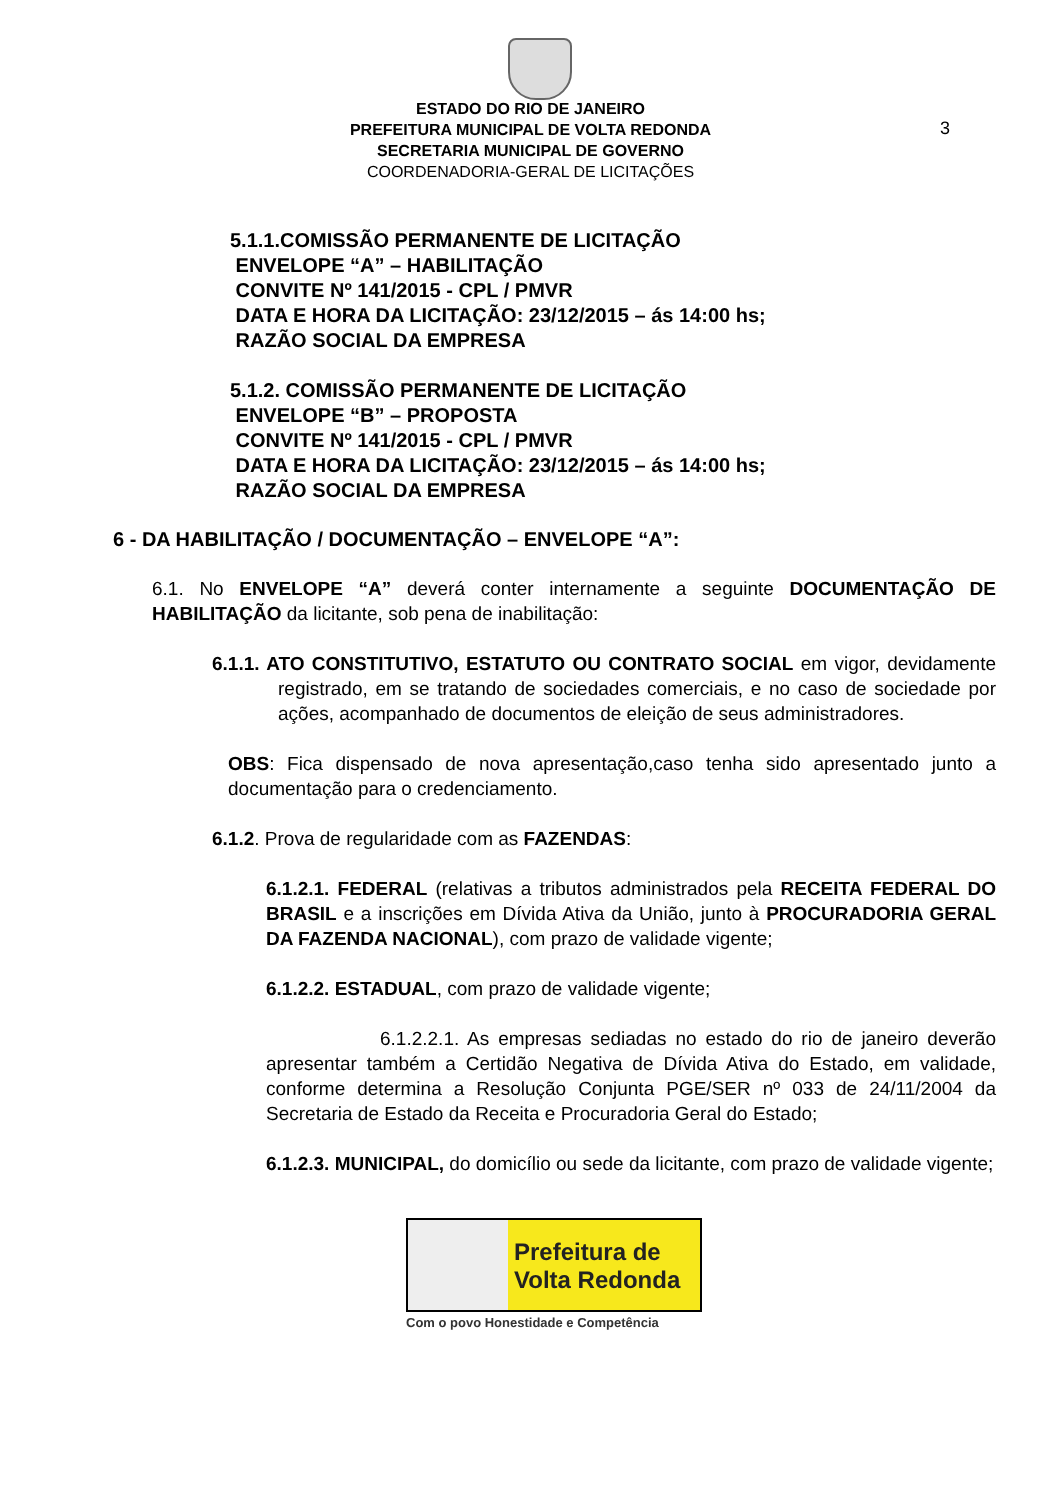3
ESTADO DO RIO DE JANEIRO
PREFEITURA MUNICIPAL DE VOLTA REDONDA
SECRETARIA MUNICIPAL DE GOVERNO
COORDENADORIA-GERAL DE LICITAÇÕES
5.1.1.COMISSÃO PERMANENTE DE LICITAÇÃO
ENVELOPE “A” – HABILITAÇÃO
CONVITE Nº 141/2015 - CPL / PMVR
DATA E HORA DA LICITAÇÃO: 23/12/2015 – ás 14:00 hs;
RAZÃO SOCIAL DA EMPRESA
5.1.2. COMISSÃO PERMANENTE DE LICITAÇÃO
ENVELOPE “B” – PROPOSTA
CONVITE Nº 141/2015 - CPL / PMVR
DATA E HORA DA LICITAÇÃO: 23/12/2015 – ás 14:00 hs;
RAZÃO SOCIAL DA EMPRESA
6 - DA HABILITAÇÃO / DOCUMENTAÇÃO – ENVELOPE “A”:
6.1. No ENVELOPE “A” deverá conter internamente a seguinte DOCUMENTAÇÃO DE HABILITAÇÃO da licitante, sob pena de inabilitação:
6.1.1. ATO CONSTITUTIVO, ESTATUTO OU CONTRATO SOCIAL em vigor, devidamente registrado, em se tratando de sociedades comerciais, e no caso de sociedade por ações, acompanhado de documentos de eleição de seus administradores.
OBS: Fica dispensado de nova apresentação,caso tenha sido apresentado junto a documentação para o credenciamento.
6.1.2. Prova de regularidade com as FAZENDAS:
6.1.2.1. FEDERAL (relativas a tributos administrados pela RECEITA FEDERAL DO BRASIL e a inscrições em Dívida Ativa da União, junto à PROCURADORIA GERAL DA FAZENDA NACIONAL), com prazo de validade vigente;
6.1.2.2. ESTADUAL, com prazo de validade vigente;
6.1.2.2.1. As empresas sediadas no estado do rio de janeiro deverão apresentar também a Certidão Negativa de Dívida Ativa do Estado, em validade, conforme determina a Resolução Conjunta PGE/SER nº 033 de 24/11/2004 da Secretaria de Estado da Receita e Procuradoria Geral do Estado;
6.1.2.3. MUNICIPAL, do domicílio ou sede da licitante, com prazo de validade vigente;
Prefeitura de
Volta Redonda
Com o povo Honestidade e Competência